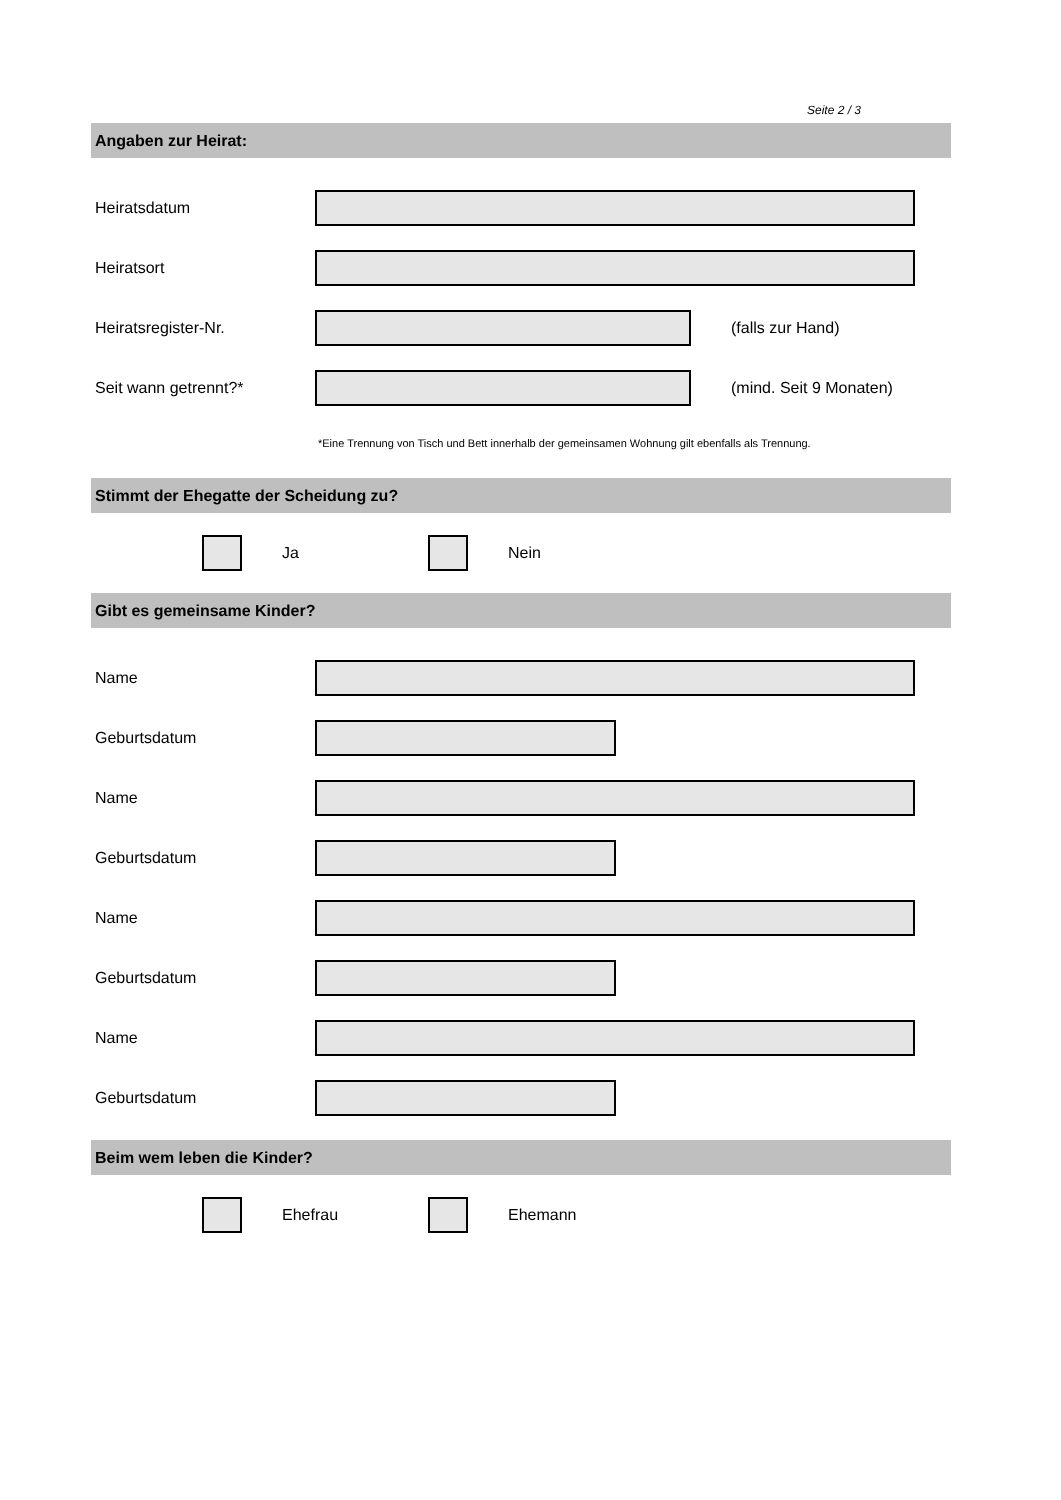Seite 2 / 3
Angaben zur Heirat:
Heiratsdatum
Heiratsort
Heiratsregister-Nr. (falls zur Hand)
Seit wann getrennt?* (mind. Seit 9 Monaten)
*Eine Trennung von Tisch und Bett innerhalb der gemeinsamen Wohnung gilt ebenfalls als Trennung.
Stimmt der Ehegatte der Scheidung zu?
Ja Nein
Gibt es gemeinsame Kinder?
Name
Geburtsdatum
Name
Geburtsdatum
Name
Geburtsdatum
Name
Geburtsdatum
Beim wem leben die Kinder?
Ehefrau Ehemann